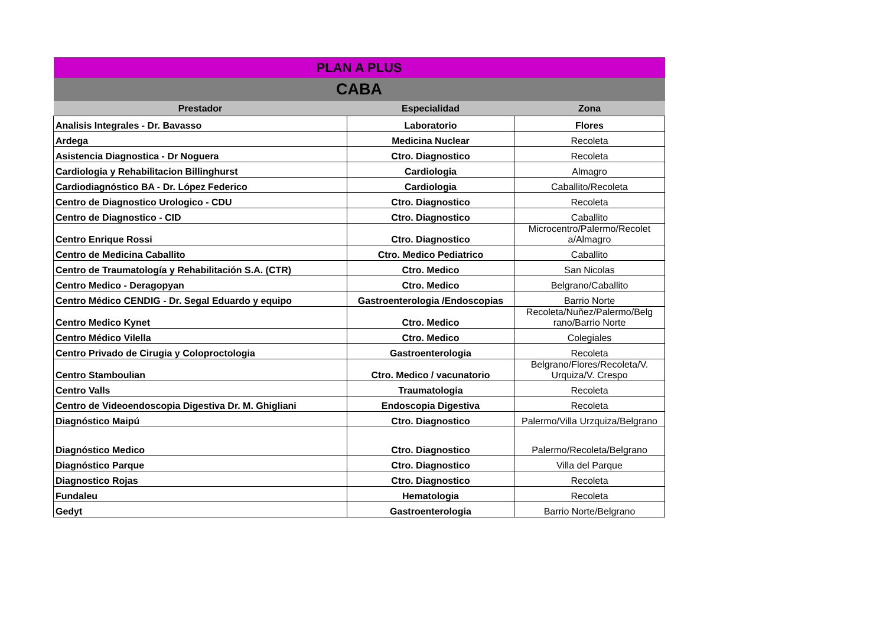| PLAN A PLUS | | |
| CABA | | |
| Prestador | Especialidad | Zona |
| Analisis Integrales - Dr. Bavasso | Laboratorio | Flores |
| Ardega | Medicina Nuclear | Recoleta |
| Asistencia Diagnostica - Dr Noguera | Ctro. Diagnostico | Recoleta |
| Cardiologia y Rehabilitacion Billinghurst | Cardiologia | Almagro |
| Cardiodiagnóstico BA - Dr. López Federico | Cardiologia | Caballito/Recoleta |
| Centro de Diagnostico Urologico - CDU | Ctro. Diagnostico | Recoleta |
| Centro de Diagnostico - CID | Ctro. Diagnostico | Caballito |
| Centro Enrique Rossi | Ctro. Diagnostico | Microcentro/Palermo/Recolet a/Almagro |
| Centro de Medicina Caballito | Ctro. Medico Pediatrico | Caballito |
| Centro de Traumatología y Rehabilitación S.A. (CTR) | Ctro. Medico | San Nicolas |
| Centro Medico - Deragopyan | Ctro. Medico | Belgrano/Caballito |
| Centro Médico CENDIG - Dr. Segal Eduardo y equipo | Gastroenterologia /Endoscopias | Barrio Norte |
| Centro Medico Kynet | Ctro. Medico | Recoleta/Nuñez/Palermo/Belg rano/Barrio Norte |
| Centro Médico Vilella | Ctro. Medico | Colegiales |
| Centro Privado de Cirugia y Coloproctologia | Gastroenterologia | Recoleta |
| Centro Stamboulian | Ctro. Medico / vacunatorio | Belgrano/Flores/Recoleta/V. Urquiza/V. Crespo |
| Centro Valls | Traumatologia | Recoleta |
| Centro de Videoendoscopia Digestiva Dr. M. Ghigliani | Endoscopia Digestiva | Recoleta |
| Diagnóstico Maipú | Ctro. Diagnostico | Palermo/Villa Urzquiza/Belgrano |
| Diagnóstico Medico | Ctro. Diagnostico | Palermo/Recoleta/Belgrano |
| Diagnóstico Parque | Ctro. Diagnostico | Villa del Parque |
| Diagnostico Rojas | Ctro. Diagnostico | Recoleta |
| Fundaleu | Hematologia | Recoleta |
| Gedyt | Gastroenterologia | Barrio Norte/Belgrano |